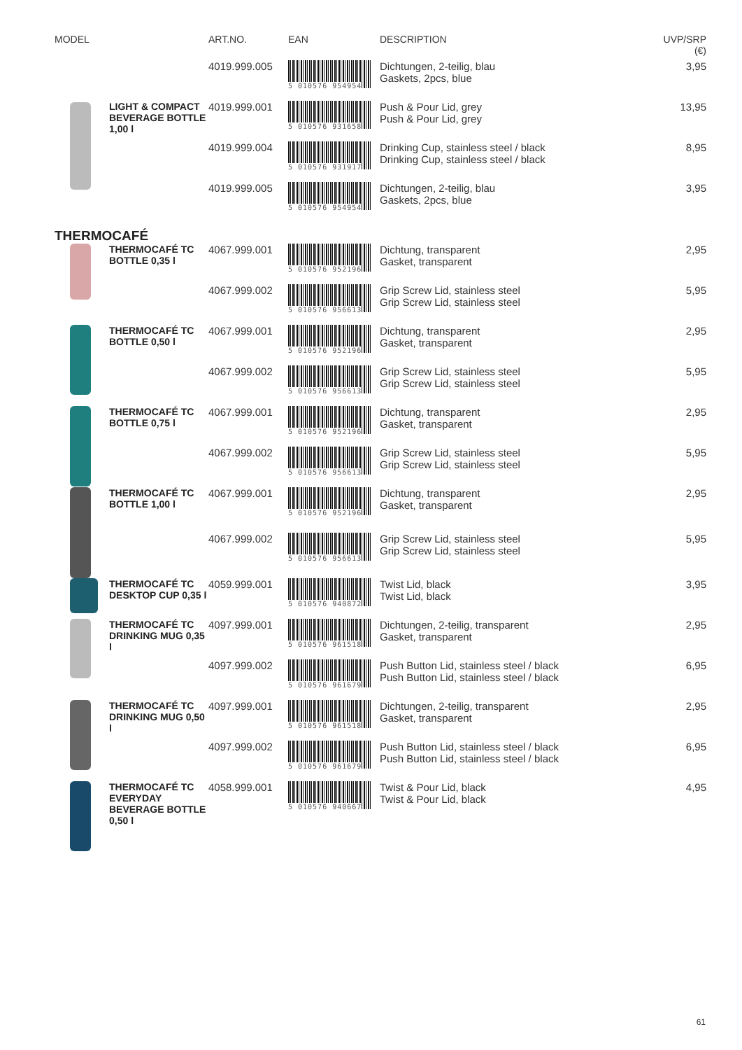| MODEL | | ART.NO. | EAN | DESCRIPTION | UVP/SRP (€) |
| --- | --- | --- | --- | --- | --- |
| | | 4019.999.005 | 5 010576 954954 | Dichtungen, 2-teilig, blau Gaskets, 2pcs, blue | 3,95 |
| | LIGHT & COMPACT BEVERAGE BOTTLE 1,00 l | 4019.999.001 | 5 010576 931658 | Push & Pour Lid, grey Push & Pour Lid, grey | 13,95 |
| | | 4019.999.004 | 5 010576 931917 | Drinking Cup, stainless steel / black Drinking Cup, stainless steel / black | 8,95 |
| | | 4019.999.005 | 5 010576 954954 | Dichtungen, 2-teilig, blau Gaskets, 2pcs, blue | 3,95 |
| THERMOCAFÉ | | | | | |
| | THERMOCAFÉ TC BOTTLE 0,35 l | 4067.999.001 | 5 010576 952196 | Dichtung, transparent Gasket, transparent | 2,95 |
| | | 4067.999.002 | 5 010576 956613 | Grip Screw Lid, stainless steel Grip Screw Lid, stainless steel | 5,95 |
| | THERMOCAFÉ TC BOTTLE 0,50 l | 4067.999.001 | 5 010576 952196 | Dichtung, transparent Gasket, transparent | 2,95 |
| | | 4067.999.002 | 5 010576 956613 | Grip Screw Lid, stainless steel Grip Screw Lid, stainless steel | 5,95 |
| | THERMOCAFÉ TC BOTTLE 0,75 l | 4067.999.001 | 5 010576 952196 | Dichtung, transparent Gasket, transparent | 2,95 |
| | | 4067.999.002 | 5 010576 956613 | Grip Screw Lid, stainless steel Grip Screw Lid, stainless steel | 5,95 |
| | THERMOCAFÉ TC BOTTLE 1,00 l | 4067.999.001 | 5 010576 952196 | Dichtung, transparent Gasket, transparent | 2,95 |
| | | 4067.999.002 | 5 010576 956613 | Grip Screw Lid, stainless steel Grip Screw Lid, stainless steel | 5,95 |
| | THERMOCAFÉ TC DESKTOP CUP 0,35 l | 4059.999.001 | 5 010576 940872 | Twist Lid, black Twist Lid, black | 3,95 |
| | THERMOCAFÉ TC DRINKING MUG 0,35 l | 4097.999.001 | 5 010576 961518 | Dichtungen, 2-teilig, transparent Gasket, transparent | 2,95 |
| | | 4097.999.002 | 5 010576 961679 | Push Button Lid, stainless steel / black Push Button Lid, stainless steel / black | 6,95 |
| | THERMOCAFÉ TC DRINKING MUG 0,50 l | 4097.999.001 | 5 010576 961518 | Dichtungen, 2-teilig, transparent Gasket, transparent | 2,95 |
| | | 4097.999.002 | 5 010576 961679 | Push Button Lid, stainless steel / black Push Button Lid, stainless steel / black | 6,95 |
| | THERMOCAFÉ TC EVERYDAY BEVERAGE BOTTLE 0,50 l | 4058.999.001 | 5 010576 940667 | Twist & Pour Lid, black Twist & Pour Lid, black | 4,95 |
61